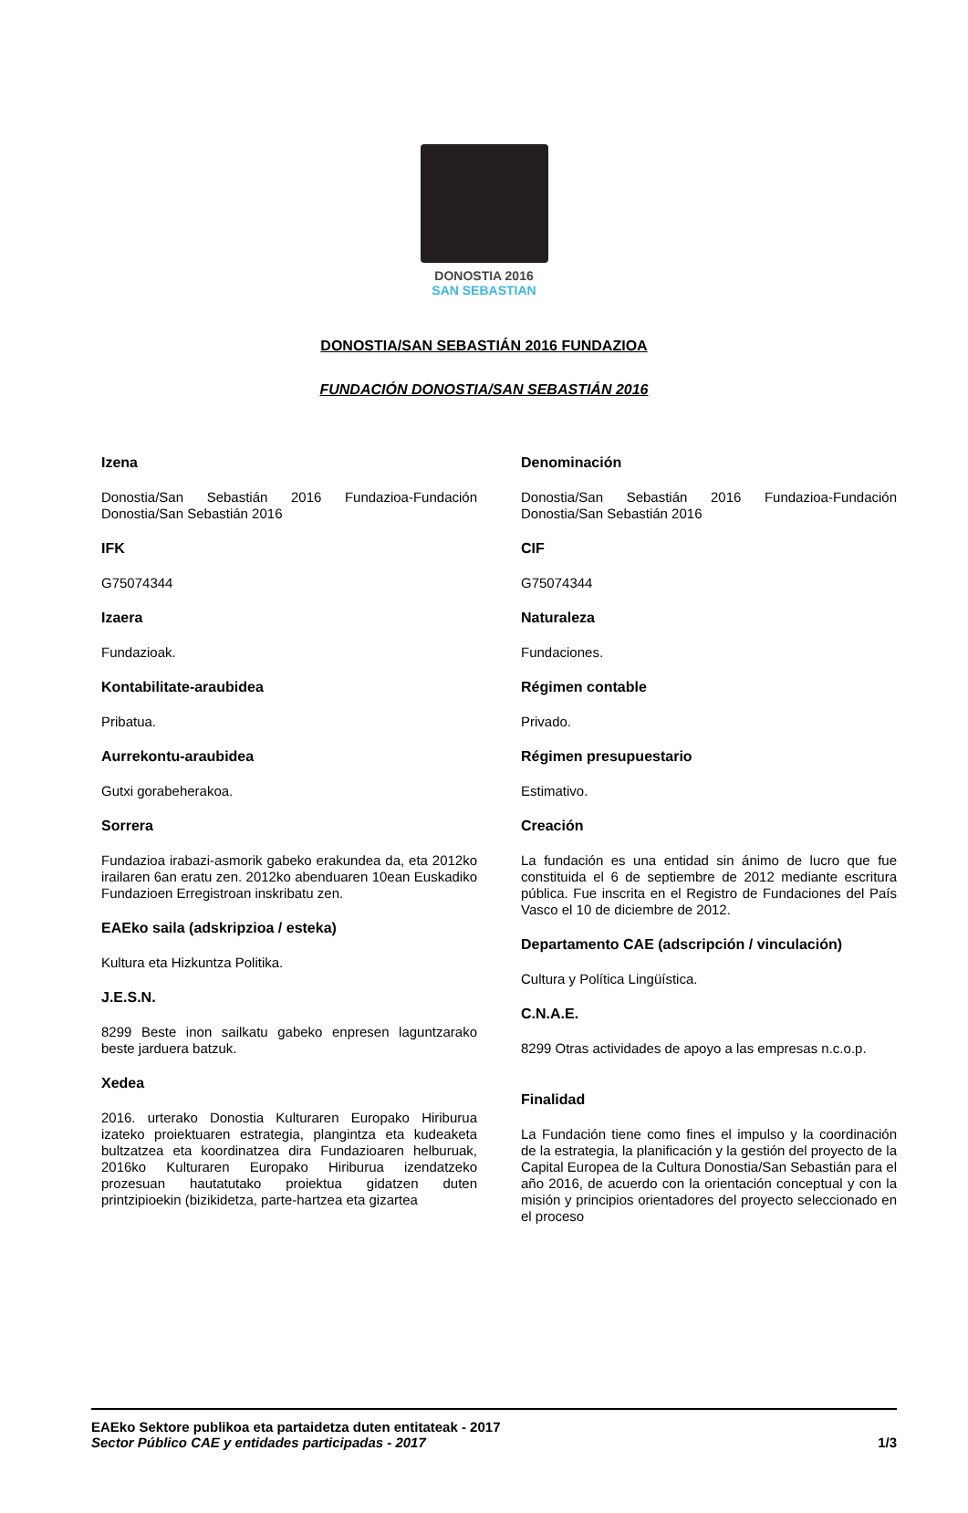DONOSTIA 2016
SAN SEBASTIAN
DONOSTIA/SAN SEBASTIÁN 2016 FUNDAZIOA
FUNDACIÓN DONOSTIA/SAN SEBASTIÁN 2016
Izena
Donostia/San Sebastián 2016 Fundazioa-Fundación Donostia/San Sebastián 2016
IFK
G75074344
Izaera
Fundazioak.
Kontabilitate-araubidea
Pribatua.
Aurrekontu-araubidea
Gutxi gorabeherakoa.
Sorrera
Fundazioa irabazi-asmorik gabeko erakundea da, eta 2012ko irailaren 6an eratu zen. 2012ko abenduaren 10ean Euskadiko Fundazioen Erregistroan inskribatu zen.
EAEko saila (adskripzioa / esteka)
Kultura eta Hizkuntza Politika.
J.E.S.N.
8299 Beste inon sailkatu gabeko enpresen laguntzarako beste jarduera batzuk.
Xedea
2016. urterako Donostia Kulturaren Europako Hiriburua izateko proiektuaren estrategia, plangintza eta kudeaketa bultzatzea eta koordinatzea dira Fundazioaren helburuak, 2016ko Kulturaren Europako Hiriburua izendatzeko prozesuan hautatutako proiektua gidatzen duten printzipioekin (bizikidetza, parte-hartzea eta gizartea
Denominación
Donostia/San Sebastián 2016 Fundazioa-Fundación Donostia/San Sebastián 2016
CIF
G75074344
Naturaleza
Fundaciones.
Régimen contable
Privado.
Régimen presupuestario
Estimativo.
Creación
La fundación es una entidad sin ánimo de lucro que fue constituida el 6 de septiembre de 2012 mediante escritura pública. Fue inscrita en el Registro de Fundaciones del País Vasco el 10 de diciembre de 2012.
Departamento CAE (adscripción / vinculación)
Cultura y Política Lingüística.
C.N.A.E.
8299 Otras actividades de apoyo a las empresas n.c.o.p.
Finalidad
La Fundación tiene como fines el impulso y la coordinación de la estrategia, la planificación y la gestión del proyecto de la Capital Europea de la Cultura Donostia/San Sebastián para el año 2016, de acuerdo con la orientación conceptual y con la misión y principios orientadores del proyecto seleccionado en el proceso
EAEko Sektore publikoa eta partaidetza duten entitateak - 2017
Sector Público CAE y entidades participadas - 2017 1/3